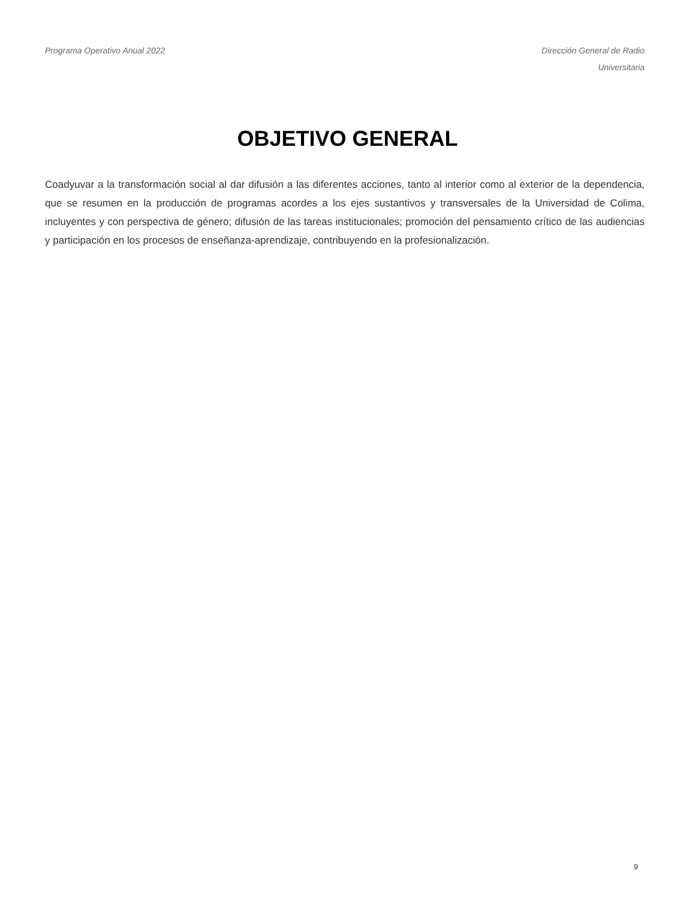Programa Operativo Anual 2022 Dirección General de Radio
Universitaria
OBJETIVO GENERAL
Coadyuvar a la transformación social al dar difusión a las diferentes acciones, tanto al interior como al exterior de la dependencia, que se resumen en la producción de programas acordes a los ejes sustantivos y transversales de la Universidad de Colima, incluyentes y con perspectiva de género; difusión de las tareas institucionales; promoción del pensamiento crítico de las audiencias y participación en los procesos de enseñanza-aprendizaje, contribuyendo en la profesionalización.
9